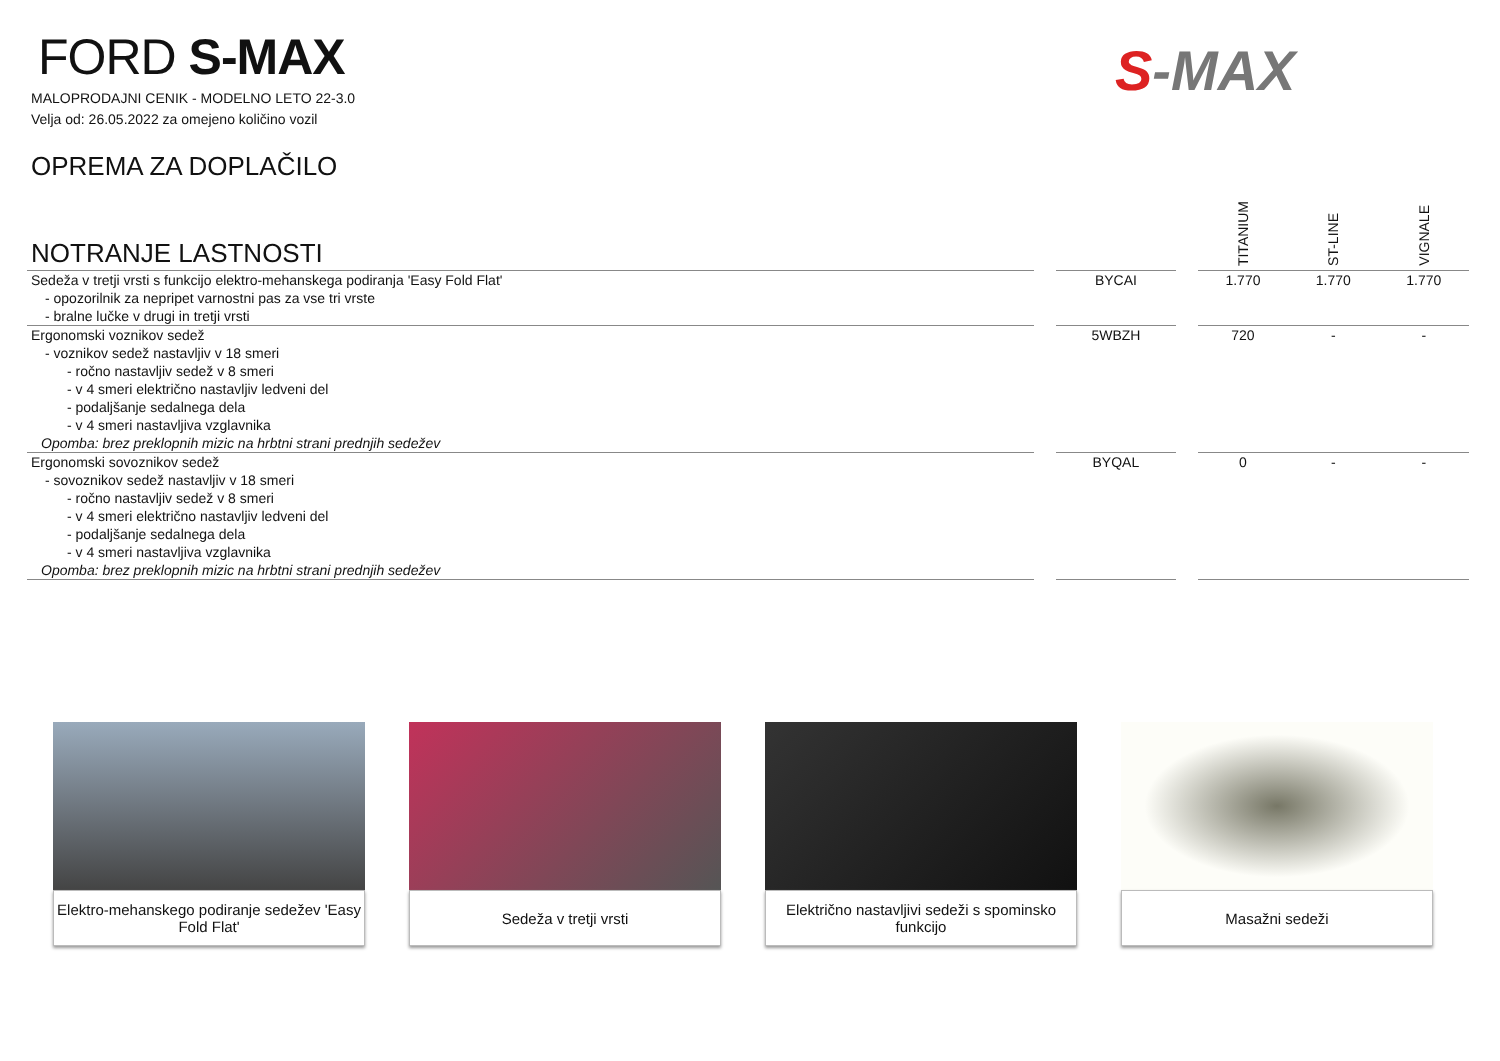FORD S-MAX
MALOPRODAJNI CENIK - MODELNO LETO 22-3.0
Velja od: 26.05.2022 za omejeno količino vozil
S-MAX
| OPREMA ZA DOPLAČILO NOTRANJE LASTNOSTI | | | | TITANIUM | ST-LINE | VIGNALE |
| --- | --- | --- | --- | --- | --- | --- |
| Sedeža v tretji vrsti s funkcijo elektro-mehanskega podiranja 'Easy Fold Flat' | | BYCAI | | 1.770 | 1.770 | 1.770 |
| - opozorilnik za nepripet varnostni pas za vse tri vrste | | | | | | |
| - bralne lučke v drugi in tretji vrsti | | | | | | |
| Ergonomski voznikov sedež | | 5WBZH | | 720 | - | - |
| - voznikov sedež nastavljiv v 18 smeri | | | | | | |
| - ročno nastavljiv sedež v 8 smeri | | | | | | |
| - v 4 smeri električno nastavljiv ledveni del | | | | | | |
| - podaljšanje sedalnega dela | | | | | | |
| - v 4 smeri nastavljiva vzglavnika | | | | | | |
| Opomba: brez preklopnih mizic na hrbtni strani prednjih sedežev | | | | | | |
| Ergonomski sovoznikov sedež | | BYQAL | | 0 | - | - |
| - sovoznikov sedež nastavljiv v 18 smeri | | | | | | |
| - ročno nastavljiv sedež v 8 smeri | | | | | | |
| - v 4 smeri električno nastavljiv ledveni del | | | | | | |
| - podaljšanje sedalnega dela | | | | | | |
| - v 4 smeri nastavljiva vzglavnika | | | | | | |
| Opomba: brez preklopnih mizic na hrbtni strani prednjih sedežev | | | | | | |
Elektro-mehanskego podiranje sedežev 'Easy Fold Flat'
Sedeža v tretji vrsti Električno nastavljivi sedeži s spominsko funkcijo
Masažni sedeži